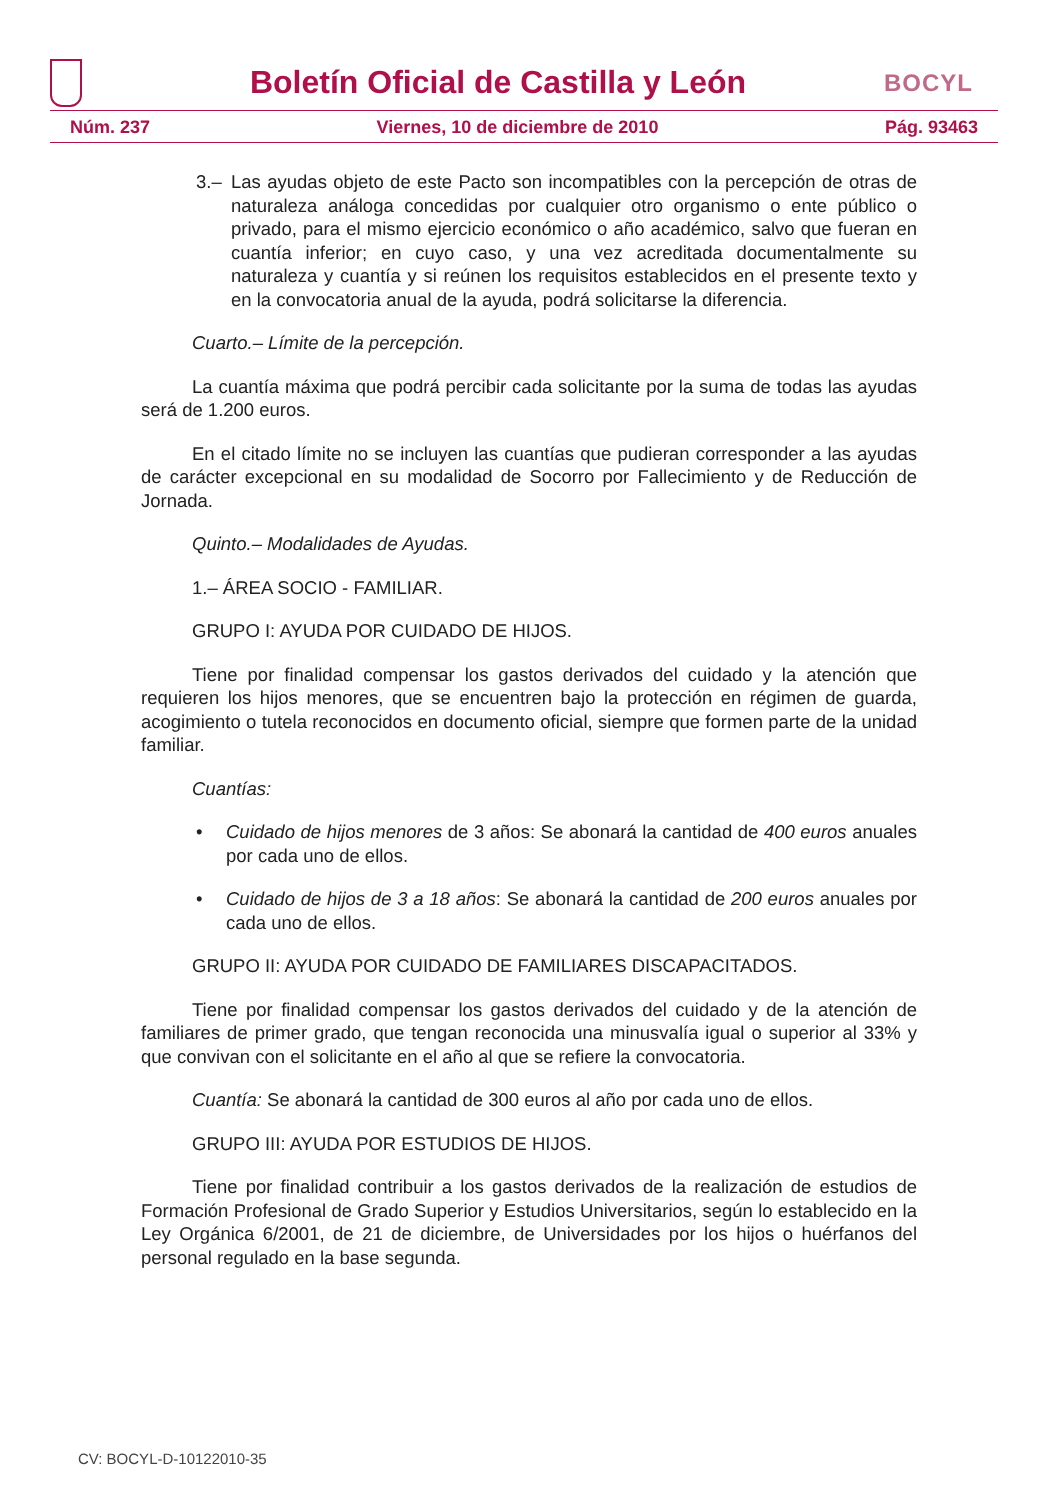Boletín Oficial de Castilla y León
BOCYL
Núm. 237 Viernes, 10 de diciembre de 2010 Pág. 93463
3.– Las ayudas objeto de este Pacto son incompatibles con la percepción de otras de naturaleza análoga concedidas por cualquier otro organismo o ente público o privado, para el mismo ejercicio económico o año académico, salvo que fueran en cuantía inferior; en cuyo caso, y una vez acreditada documentalmente su naturaleza y cuantía y si reúnen los requisitos establecidos en el presente texto y en la convocatoria anual de la ayuda, podrá solicitarse la diferencia.
Cuarto.– Límite de la percepción.
La cuantía máxima que podrá percibir cada solicitante por la suma de todas las ayudas será de 1.200 euros.
En el citado límite no se incluyen las cuantías que pudieran corresponder a las ayudas de carácter excepcional en su modalidad de Socorro por Fallecimiento y de Reducción de Jornada.
Quinto.– Modalidades de Ayudas.
1.– ÁREA SOCIO - FAMILIAR.
GRUPO I: AYUDA POR CUIDADO DE HIJOS.
Tiene por finalidad compensar los gastos derivados del cuidado y la atención que requieren los hijos menores, que se encuentren bajo la protección en régimen de guarda, acogimiento o tutela reconocidos en documento oficial, siempre que formen parte de la unidad familiar.
Cuantías:
• Cuidado de hijos menores de 3 años: Se abonará la cantidad de 400 euros anuales por cada uno de ellos.
• Cuidado de hijos de 3 a 18 años: Se abonará la cantidad de 200 euros anuales por cada uno de ellos.
GRUPO II: AYUDA POR CUIDADO DE FAMILIARES DISCAPACITADOS.
Tiene por finalidad compensar los gastos derivados del cuidado y de la atención de familiares de primer grado, que tengan reconocida una minusvalía igual o superior al 33% y que convivan con el solicitante en el año al que se refiere la convocatoria.
Cuantía: Se abonará la cantidad de 300 euros al año por cada uno de ellos.
GRUPO III: AYUDA POR ESTUDIOS DE HIJOS.
Tiene por finalidad contribuir a los gastos derivados de la realización de estudios de Formación Profesional de Grado Superior y Estudios Universitarios, según lo establecido en la Ley Orgánica 6/2001, de 21 de diciembre, de Universidades por los hijos o huérfanos del personal regulado en la base segunda.
CV: BOCYL-D-10122010-35